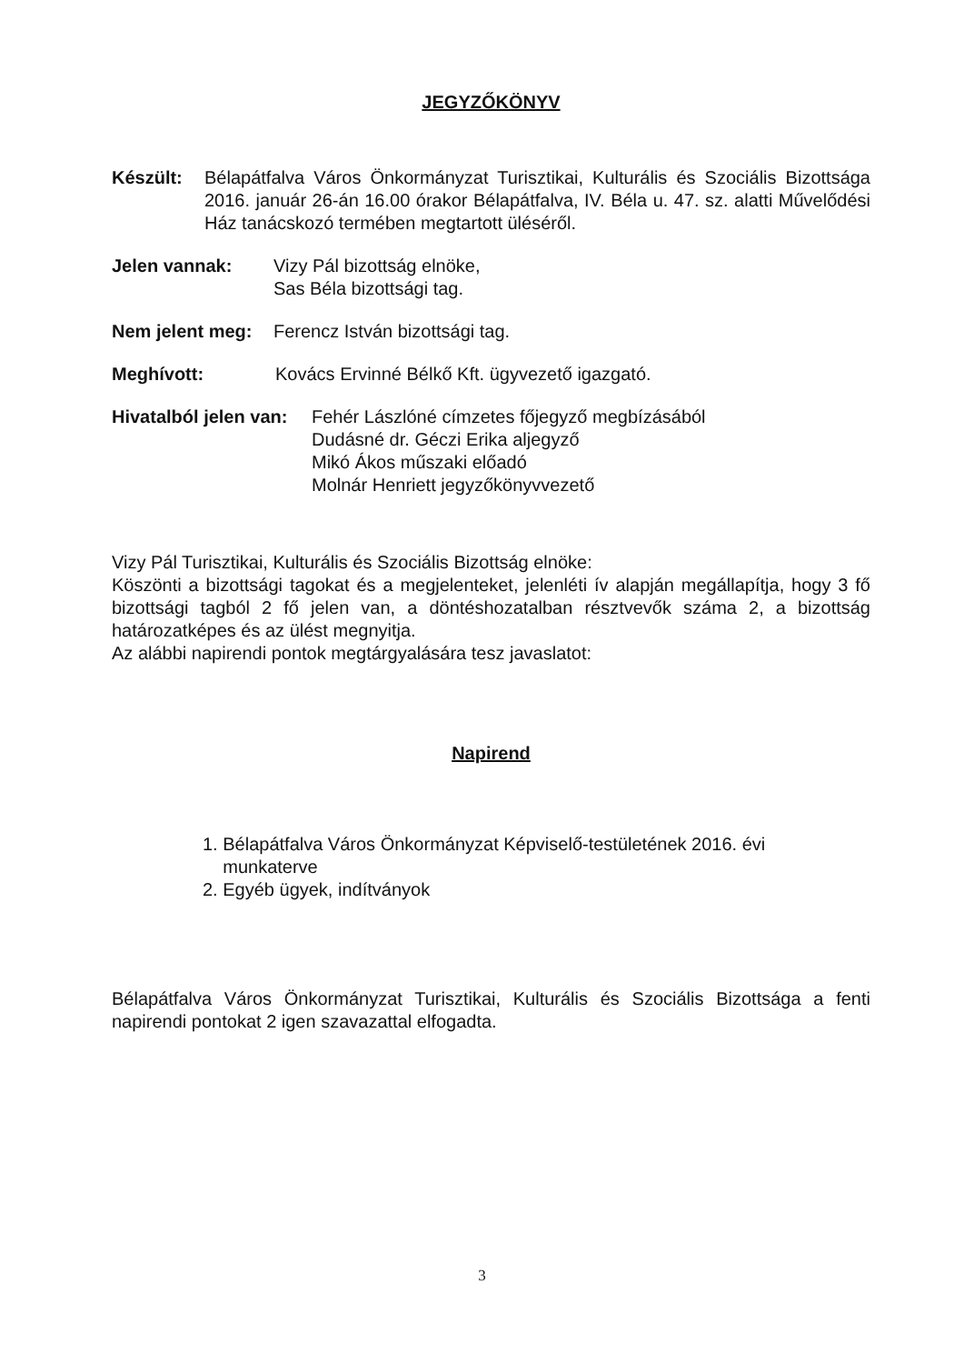JEGYZŐKÖNYV
Készült: Bélapátfalva Város Önkormányzat Turisztikai, Kulturális és Szociális Bizottsága 2016. január 26-án 16.00 órakor Bélapátfalva, IV. Béla u. 47. sz. alatti Művelődési Ház tanácskozó termében megtartott üléséről.
Jelen vannak: Vizy Pál bizottság elnöke,
Sas Béla bizottsági tag.
Nem jelent meg:
Ferencz István bizottsági tag.
Meghívott: Kovács Ervinné Bélkő Kft. ügyvezető igazgató.
Hivatalból jelen van:
Fehér Lászlóné címzetes főjegyző megbízásából
Dudásné dr. Géczi Erika aljegyző
Mikó Ákos műszaki előadó
Molnár Henriett jegyzőkönyvvezető
Vizy Pál Turisztikai, Kulturális és Szociális Bizottság elnöke:
Köszönti a bizottsági tagokat és a megjelenteket, jelenléti ív alapján megállapítja, hogy 3 fő bizottsági tagból 2 fő jelen van, a döntéshozatalban résztvevők száma 2, a bizottság határozatképes és az ülést megnyitja.
Az alábbi napirendi pontok megtárgyalására tesz javaslatot:
Napirend
1. Bélapátfalva Város Önkormányzat Képviselő-testületének 2016. évi
munkaterve
2. Egyéb ügyek, indítványok
Bélapátfalva Város Önkormányzat Turisztikai, Kulturális és Szociális Bizottsága a fenti napirendi pontokat 2 igen szavazattal elfogadta.
3